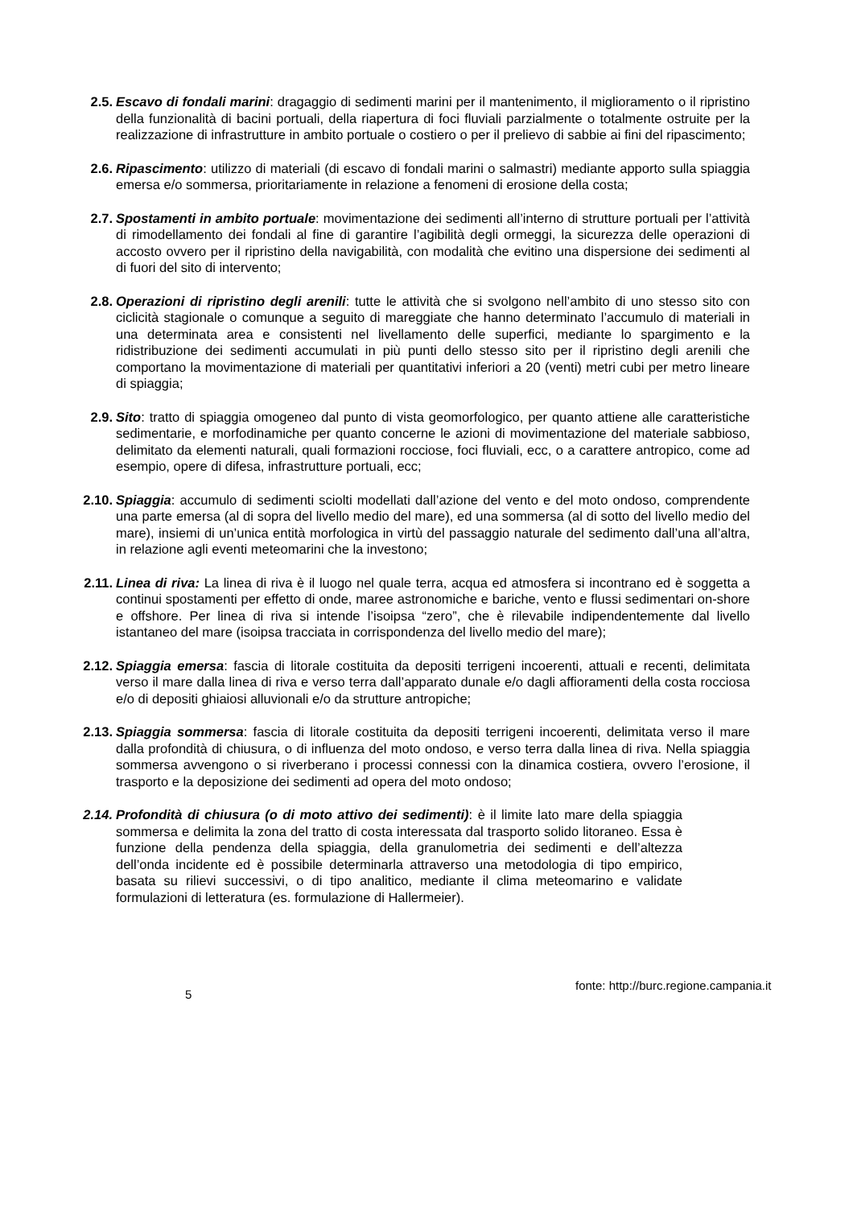2.5. Escavo di fondali marini: dragaggio di sedimenti marini per il mantenimento, il miglioramento o il ripristino della funzionalità di bacini portuali, della riapertura di foci fluviali parzialmente o totalmente ostruite per la realizzazione di infrastrutture in ambito portuale o costiero o per il prelievo di sabbie ai fini del ripascimento;
2.6. Ripascimento: utilizzo di materiali (di escavo di fondali marini o salmastri) mediante apporto sulla spiaggia emersa e/o sommersa, prioritariamente in relazione a fenomeni di erosione della costa;
2.7. Spostamenti in ambito portuale: movimentazione dei sedimenti all’interno di strutture portuali per l’attività di rimodellamento dei fondali al fine di garantire l’agibilità degli ormeggi, la sicurezza delle operazioni di accosto ovvero per il ripristino della navigabilità, con modalità che evitino una dispersione dei sedimenti al di fuori del sito di intervento;
2.8. Operazioni di ripristino degli arenili: tutte le attività che si svolgono nell’ambito di uno stesso sito con ciclicità stagionale o comunque a seguito di mareggiate che hanno determinato l’accumulo di materiali in una determinata area e consistenti nel livellamento delle superfici, mediante lo spargimento e la ridistribuzione dei sedimenti accumulati in più punti dello stesso sito per il ripristino degli arenili che comportano la movimentazione di materiali per quantitativi inferiori a 20 (venti) metri cubi per metro lineare di spiaggia;
2.9. Sito: tratto di spiaggia omogeneo dal punto di vista geomorfologico, per quanto attiene alle caratteristiche sedimentarie, e morfodinamiche per quanto concerne le azioni di movimentazione del materiale sabbioso, delimitato da elementi naturali, quali formazioni rocciose, foci fluviali, ecc, o a carattere antropico, come ad esempio, opere di difesa, infrastrutture portuali, ecc;
2.10. Spiaggia: accumulo di sedimenti sciolti modellati dall’azione del vento e del moto ondoso, comprendente una parte emersa (al di sopra del livello medio del mare), ed una sommersa (al di sotto del livello medio del mare), insiemi di un’unica entità morfologica in virtù del passaggio naturale del sedimento dall’una all’altra, in relazione agli eventi meteomarini che la investono;
2.11. Linea di riva: La linea di riva è il luogo nel quale terra, acqua ed atmosfera si incontrano ed è soggetta a continui spostamenti per effetto di onde, maree astronomiche e bariche, vento e flussi sedimentari on-shore e offshore. Per linea di riva si intende l’isoipsa “zero”, che è rilevabile indipendentemente dal livello istantaneo del mare (isoipsa tracciata in corrispondenza del livello medio del mare);
2.12. Spiaggia emersa: fascia di litorale costituita da depositi terrigeni incoerenti, attuali e recenti, delimitata verso il mare dalla linea di riva e verso terra dall’apparato dunale e/o dagli affioramenti della costa rocciosa e/o di depositi ghiaiosi alluvionali e/o da strutture antropiche;
2.13. Spiaggia sommersa: fascia di litorale costituita da depositi terrigeni incoerenti, delimitata verso il mare dalla profondità di chiusura, o di influenza del moto ondoso, e verso terra dalla linea di riva. Nella spiaggia sommersa avvengono o si riverberano i processi connessi con la dinamica costiera, ovvero l’erosione, il trasporto e la deposizione dei sedimenti ad opera del moto ondoso;
2.14. Profondità di chiusura (o di moto attivo dei sedimenti): è il limite lato mare della spiaggia sommersa e delimita la zona del tratto di costa interessata dal trasporto solido litoraneo. Essa è funzione della pendenza della spiaggia, della granulometria dei sedimenti e dell’altezza dell’onda incidente ed è possibile determinarla attraverso una metodologia di tipo empirico, basata su rilievi successivi, o di tipo analitico, mediante il clima meteomarino e validate formulazioni di letteratura (es. formulazione di Hallermeier).
fonte: http://burc.regione.campania.it
5